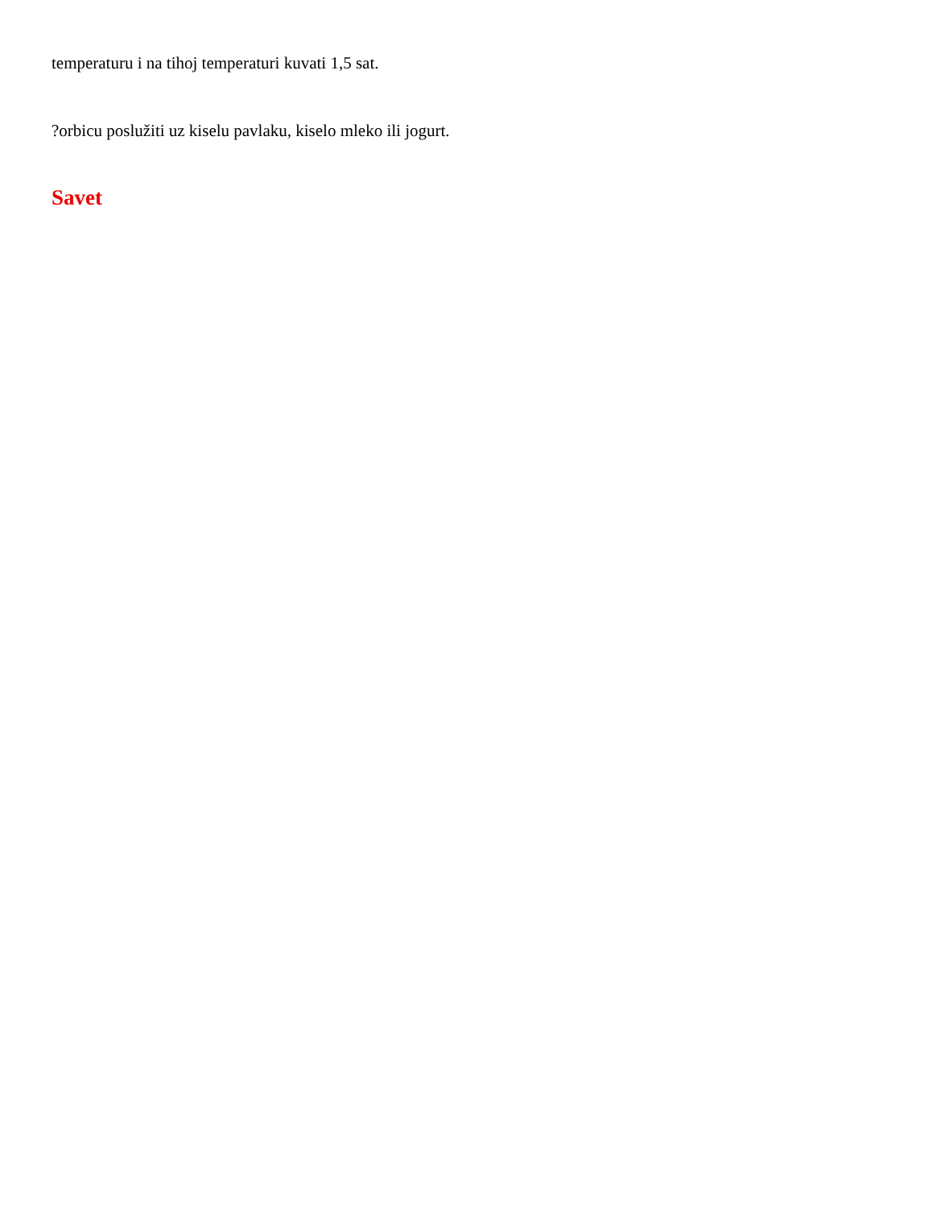temperaturu i na tihoj temperaturi kuvati 1,5 sat.
?orbicu poslužiti uz kiselu pavlaku, kiselo mleko ili jogurt.
Savet